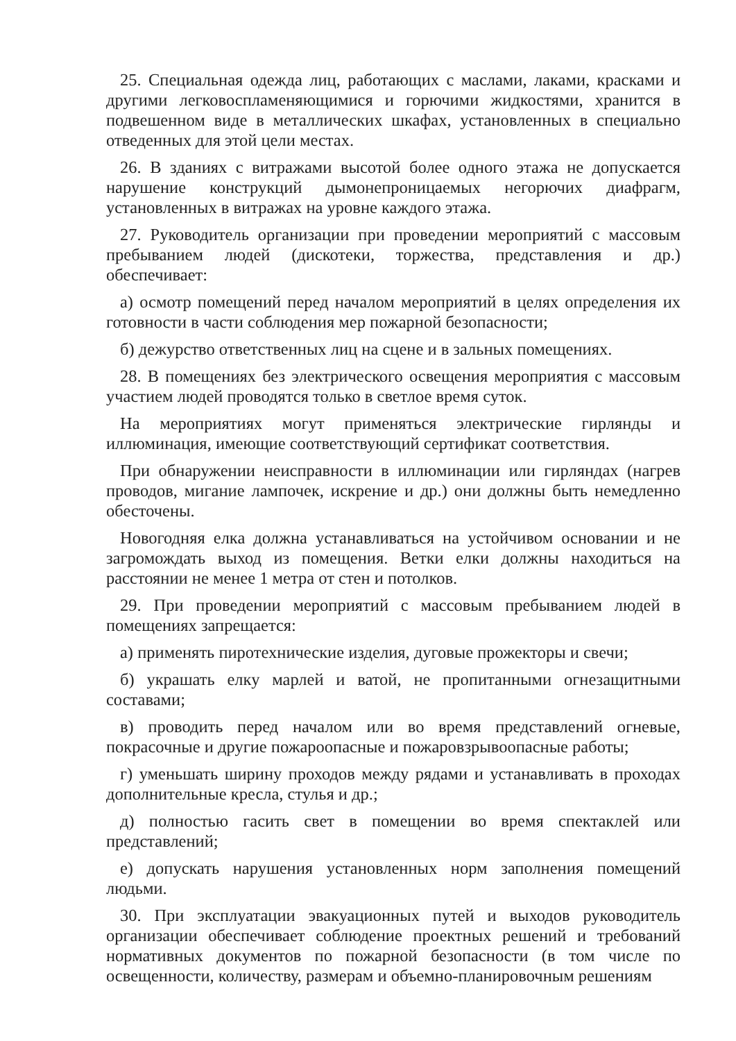25. Специальная одежда лиц, работающих с маслами, лаками, красками и другими легковоспламеняющимися и горючими жидкостями, хранится в подвешенном виде в металлических шкафах, установленных в специально отведенных для этой цели местах.
26. В зданиях с витражами высотой более одного этажа не допускается нарушение конструкций дымонепроницаемых негорючих диафрагм, установленных в витражах на уровне каждого этажа.
27. Руководитель организации при проведении мероприятий с массовым пребыванием людей (дискотеки, торжества, представления и др.) обеспечивает:
а) осмотр помещений перед началом мероприятий в целях определения их готовности в части соблюдения мер пожарной безопасности;
б) дежурство ответственных лиц на сцене и в зальных помещениях.
28. В помещениях без электрического освещения мероприятия с массовым участием людей проводятся только в светлое время суток.
На мероприятиях могут применяться электрические гирлянды и иллюминация, имеющие соответствующий сертификат соответствия.
При обнаружении неисправности в иллюминации или гирляндах (нагрев проводов, мигание лампочек, искрение и др.) они должны быть немедленно обесточены.
Новогодняя елка должна устанавливаться на устойчивом основании и не загромождать выход из помещения. Ветки елки должны находиться на расстоянии не менее 1 метра от стен и потолков.
29. При проведении мероприятий с массовым пребыванием людей в помещениях запрещается:
а) применять пиротехнические изделия, дуговые прожекторы и свечи;
б) украшать елку марлей и ватой, не пропитанными огнезащитными составами;
в) проводить перед началом или во время представлений огневые, покрасочные и другие пожароопасные и пожаровзрывоопасные работы;
г) уменьшать ширину проходов между рядами и устанавливать в проходах дополнительные кресла, стулья и др.;
д) полностью гасить свет в помещении во время спектаклей или представлений;
е) допускать нарушения установленных норм заполнения помещений людьми.
30. При эксплуатации эвакуационных путей и выходов руководитель организации обеспечивает соблюдение проектных решений и требований нормативных документов по пожарной безопасности (в том числе по освещенности, количеству, размерам и объемно-планировочным решениям